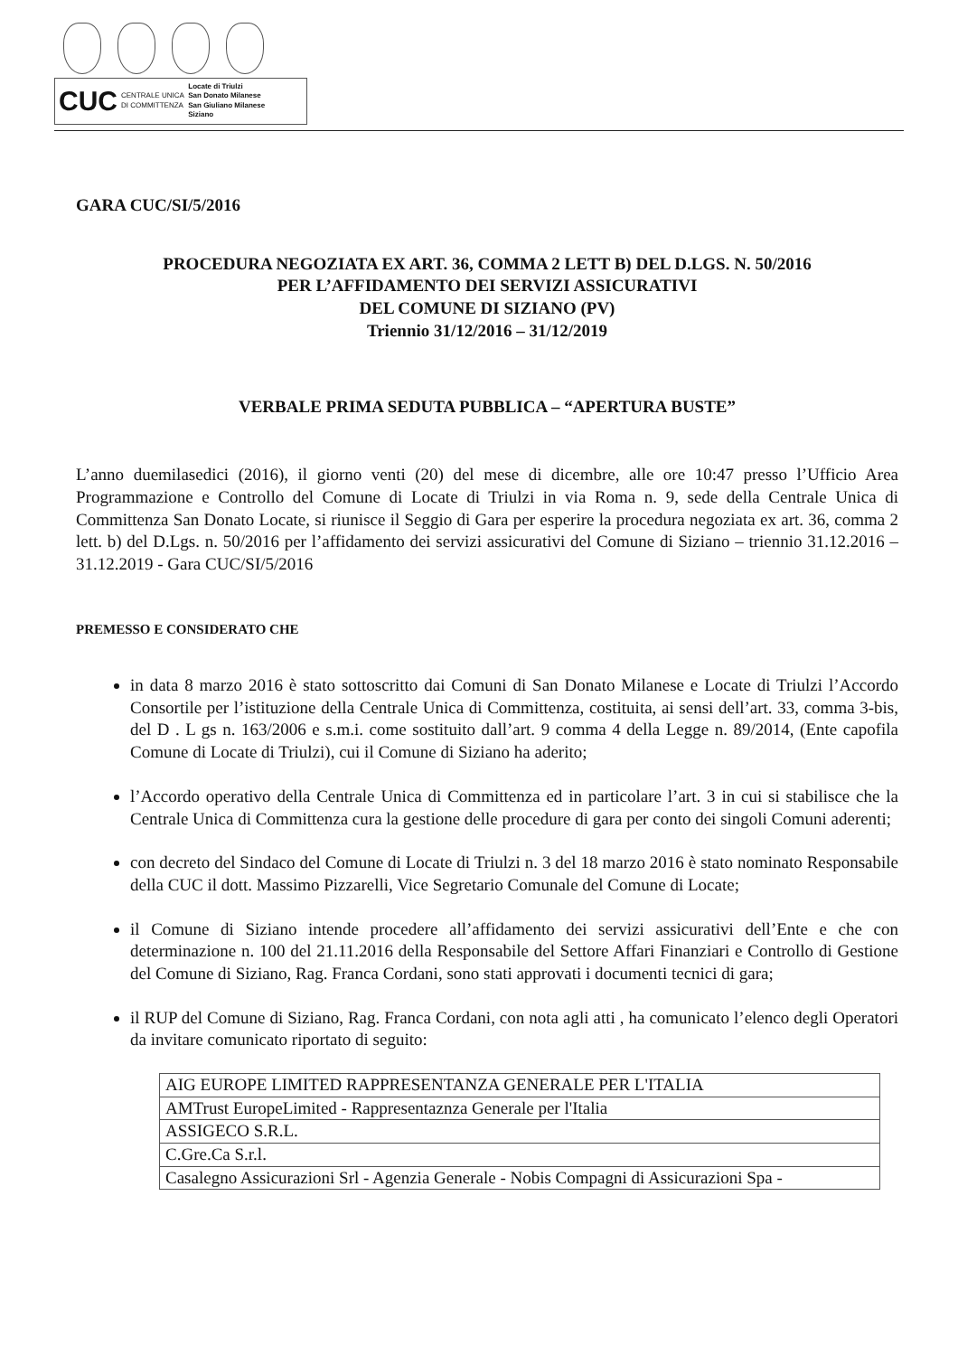CUC CENTRALE UNICA
DI COMMITTENZA Locate di Triulzi
San Donato Milanese
San Giuliano Milanese
Siziano
GARA CUC/SI/5/2016
PROCEDURA NEGOZIATA EX ART. 36, COMMA 2 LETT B) DEL D.LGS. N. 50/2016
PER L’AFFIDAMENTO DEI SERVIZI ASSICURATIVI
DEL COMUNE DI SIZIANO (PV)
Triennio 31/12/2016 – 31/12/2019
VERBALE PRIMA SEDUTA PUBBLICA – “APERTURA BUSTE”
L’anno duemilasedici (2016), il giorno venti (20) del mese di dicembre, alle ore 10:47 presso l’Ufficio Area Programmazione e Controllo del Comune di Locate di Triulzi in via Roma n. 9, sede della Centrale Unica di Committenza San Donato Locate, si riunisce il Seggio di Gara per esperire la procedura negoziata ex art. 36, comma 2 lett. b) del D.Lgs. n. 50/2016 per l’affidamento dei servizi assicurativi del Comune di Siziano – triennio 31.12.2016 – 31.12.2019 - Gara CUC/SI/5/2016
PREMESSO E CONSIDERATO CHE
in data 8 marzo 2016 è stato sottoscritto dai Comuni di San Donato Milanese e Locate di Triulzi l’Accordo Consortile per l’istituzione della Centrale Unica di Committenza, costituita, ai sensi dell’art. 33, comma 3-bis, del D . L gs n. 163/2006 e s.m.i. come sostituito dall’art. 9 comma 4 della Legge n. 89/2014, (Ente capofila Comune di Locate di Triulzi), cui il Comune di Siziano ha aderito;
l’Accordo operativo della Centrale Unica di Committenza ed in particolare l’art. 3 in cui si stabilisce che la Centrale Unica di Committenza cura la gestione delle procedure di gara per conto dei singoli Comuni aderenti;
con decreto del Sindaco del Comune di Locate di Triulzi n. 3 del 18 marzo 2016 è stato nominato Responsabile della CUC il dott. Massimo Pizzarelli, Vice Segretario Comunale del Comune di Locate;
il Comune di Siziano intende procedere all’affidamento dei servizi assicurativi dell’Ente e che con determinazione n. 100 del 21.11.2016 della Responsabile del Settore Affari Finanziari e Controllo di Gestione del Comune di Siziano, Rag. Franca Cordani, sono stati approvati i documenti tecnici di gara;
il RUP del Comune di Siziano, Rag. Franca Cordani, con nota agli atti , ha comunicato l’elenco degli Operatori da invitare comunicato riportato di seguito:
| AIG EUROPE LIMITED RAPPRESENTANZA GENERALE PER L'ITALIA |
| AMTrust EuropeLimited - Rappresentaznza Generale per l'Italia |
| ASSIGECO S.R.L. |
| C.Gre.Ca S.r.l. |
| Casalegno Assicurazioni Srl - Agenzia Generale - Nobis Compagni di Assicurazioni Spa - |